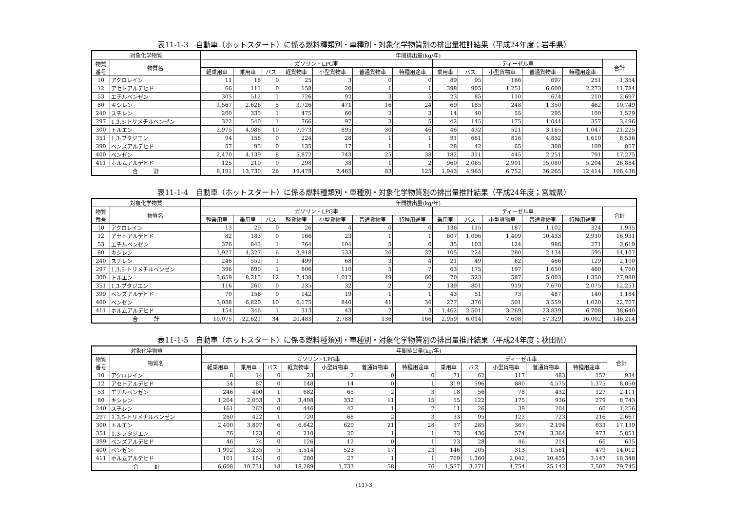表11-1-3　自動車（ホットスタート）に係る燃料種類別・車種別・対象化学物質別の排出量推計結果（平成24年度；岩手県）
| 対象化学物質 | | 年間排出量(kg/年) | | | | | | | | | | | | |
| --- | --- | --- | --- | --- | --- | --- | --- | --- | --- | --- | --- | --- | --- | --- |
| 物質 番号 | 物質名 | ガソリン・LPG車 | | | | | | | ディーゼル車 | | | | | 合計 |
| | | 軽乗用車 | 乗用車 | バス | 軽貨物車 | 小型貨物車 | 普通貨物車 | 特種用途車 | 乗用車 | バス | 小型貨物車 | 普通貨物車 | 特種用途車 | |
| 10 | アクロレイン | 11 | 18 | 0 | 25 | 3 | 0 | 0 | 89 | 95 | 166 | 697 | 251 | 1,354 |
| 12 | アセトアルデヒド | 66 | 111 | 0 | 158 | 20 | 1 | 1 | 398 | 905 | 1,251 | 6,600 | 2,273 | 11,784 |
| 53 | エチルベンゼン | 305 | 512 | 1 | 726 | 92 | 3 | 5 | 23 | 85 | 110 | 624 | 210 | 2,697 |
| 80 | キシレン | 1,567 | 2,626 | 5 | 3,726 | 471 | 16 | 24 | 69 | 185 | 248 | 1,350 | 462 | 10,749 |
| 240 | スチレン | 200 | 335 | 1 | 475 | 60 | 2 | 3 | 14 | 40 | 55 | 295 | 100 | 1,579 |
| 297 | 1,3,5-トリメチルベンゼン | 322 | 540 | 1 | 766 | 97 | 3 | 5 | 42 | 145 | 175 | 1,044 | 357 | 3,496 |
| 300 | トルエン | 2,975 | 4,986 | 10 | 7,073 | 895 | 30 | 46 | 46 | 432 | 521 | 3,165 | 1,047 | 21,225 |
| 351 | 1,3-ブタジエン | 94 | 158 | 0 | 224 | 28 | 1 | 1 | 91 | 661 | 816 | 4,852 | 1,610 | 8,536 |
| 399 | ベンズアルデヒド | 57 | 95 | 0 | 135 | 17 | 1 | 1 | 28 | 42 | 65 | 308 | 109 | 857 |
| 400 | ベンゼン | 2,470 | 4,139 | 8 | 5,872 | 743 | 25 | 38 | 182 | 311 | 445 | 2,251 | 791 | 17,275 |
| 411 | ホルムアルデヒド | 125 | 210 | 0 | 298 | 38 | 1 | 2 | 960 | 2,065 | 2,901 | 15,080 | 5,204 | 26,884 |
| 合 計 | | 8,191 | 13,730 | 26 | 19,478 | 2,465 | 83 | 125 | 1,943 | 4,965 | 6,752 | 36,265 | 12,414 | 106,438 |
表11-1-4　自動車（ホットスタート）に係る燃料種類別・車種別・対象化学物質別の排出量推計結果（平成24年度；宮城県）
| 対象化学物質 | | 年間排出量(kg/年) | | | | | | | | | | | | |
| --- | --- | --- | --- | --- | --- | --- | --- | --- | --- | --- | --- | --- | --- | --- |
| 物質 番号 | 物質名 | ガソリン・LPG車 | | | | | | | ディーゼル車 | | | | | 合計 |
| | | 軽乗用車 | 乗用車 | バス | 軽貨物車 | 小型貨物車 | 普通貨物車 | 特種用途車 | 乗用車 | バス | 小型貨物車 | 普通貨物車 | 特種用途車 | |
| 10 | アクロレイン | 13 | 29 | 0 | 26 | 4 | 0 | 0 | 136 | 115 | 187 | 1,102 | 324 | 1,935 |
| 12 | アセトアルデヒド | 82 | 183 | 0 | 166 | 23 | 1 | 1 | 607 | 1,096 | 1,409 | 10,433 | 2,930 | 16,931 |
| 53 | エチルベンゼン | 376 | 843 | 1 | 764 | 104 | 5 | 6 | 35 | 103 | 124 | 986 | 271 | 3,619 |
| 80 | キシレン | 1,927 | 4,327 | 6 | 3,918 | 533 | 26 | 32 | 105 | 224 | 280 | 2,134 | 595 | 14,107 |
| 240 | スチレン | 246 | 552 | 1 | 499 | 68 | 3 | 4 | 21 | 49 | 62 | 466 | 129 | 2,100 |
| 297 | 1,3,5-トリメチルベンゼン | 396 | 890 | 1 | 806 | 110 | 5 | 7 | 63 | 175 | 197 | 1,650 | 460 | 4,760 |
| 300 | トルエン | 3,659 | 8,215 | 12 | 7,438 | 1,012 | 49 | 60 | 70 | 523 | 587 | 5,003 | 1,350 | 27,980 |
| 351 | 1,3-ブタジエン | 116 | 260 | 0 | 235 | 32 | 2 | 2 | 139 | 801 | 919 | 7,670 | 2,075 | 12,251 |
| 399 | ベンズアルデヒド | 70 | 156 | 0 | 142 | 19 | 1 | 1 | 43 | 51 | 73 | 487 | 140 | 1,184 |
| 400 | ベンゼン | 3,038 | 6,820 | 10 | 6,175 | 840 | 41 | 50 | 277 | 376 | 501 | 3,559 | 1,020 | 22,707 |
| 411 | ホルムアルデヒド | 154 | 346 | 1 | 313 | 43 | 2 | 3 | 1,462 | 2,501 | 3,269 | 23,839 | 6,708 | 38,640 |
| 合 計 | | 10,075 | 22,621 | 34 | 20,483 | 2,788 | 136 | 166 | 2,959 | 6,014 | 7,608 | 57,329 | 16,002 | 146,214 |
表11-1-5　自動車（ホットスタート）に係る燃料種類別・車種別・対象化学物質別の排出量推計結果（平成24年度；秋田県）
| 対象化学物質 | | 年間排出量(kg/年) | | | | | | | | | | | | |
| --- | --- | --- | --- | --- | --- | --- | --- | --- | --- | --- | --- | --- | --- | --- |
| 物質 番号 | 物質名 | ガソリン・LPG車 | | | | | | | ディーゼル車 | | | | | 合計 |
| | | 軽乗用車 | 乗用車 | バス | 軽貨物車 | 小型貨物車 | 普通貨物車 | 特種用途車 | 乗用車 | バス | 小型貨物車 | 普通貨物車 | 特種用途車 | |
| 10 | アクロレイン | 8 | 14 | 0 | 23 | 2 | 0 | 0 | 71 | 62 | 117 | 483 | 152 | 934 |
| 12 | アセトアルデヒド | 54 | 87 | 0 | 148 | 14 | 0 | 1 | 319 | 596 | 880 | 4,575 | 1,375 | 8,050 |
| 53 | エチルベンゼン | 246 | 400 | 1 | 682 | 65 | 2 | 3 | 18 | 56 | 78 | 432 | 127 | 2,111 |
| 80 | キシレン | 1,264 | 2,053 | 3 | 3,498 | 332 | 11 | 15 | 55 | 122 | 175 | 936 | 279 | 8,743 |
| 240 | スチレン | 161 | 262 | 0 | 446 | 42 | 1 | 2 | 11 | 26 | 39 | 204 | 60 | 1,256 |
| 297 | 1,3,5-トリメチルベンゼン | 260 | 422 | 1 | 720 | 68 | 2 | 3 | 33 | 95 | 123 | 723 | 216 | 2,667 |
| 300 | トルエン | 2,400 | 3,897 | 6 | 6,642 | 629 | 21 | 28 | 37 | 285 | 367 | 2,194 | 633 | 17,139 |
| 351 | 1,3-ブタジエン | 76 | 123 | 0 | 210 | 20 | 1 | 1 | 73 | 436 | 574 | 3,364 | 973 | 5,851 |
| 399 | ベンズアルデヒド | 46 | 74 | 0 | 126 | 12 | 0 | 1 | 23 | 28 | 46 | 214 | 66 | 635 |
| 400 | ベンゼン | 1,992 | 3,235 | 5 | 5,514 | 523 | 17 | 23 | 146 | 205 | 313 | 1,561 | 479 | 14,012 |
| 411 | ホルムアルデヒド | 101 | 164 | 0 | 280 | 27 | 1 | 1 | 769 | 1,360 | 2,042 | 10,455 | 3,147 | 18,348 |
| 合 計 | | 6,608 | 10,731 | 18 | 18,289 | 1,733 | 58 | 76 | 1,557 | 3,271 | 4,754 | 25,142 | 7,507 | 79,745 |
(11)-3